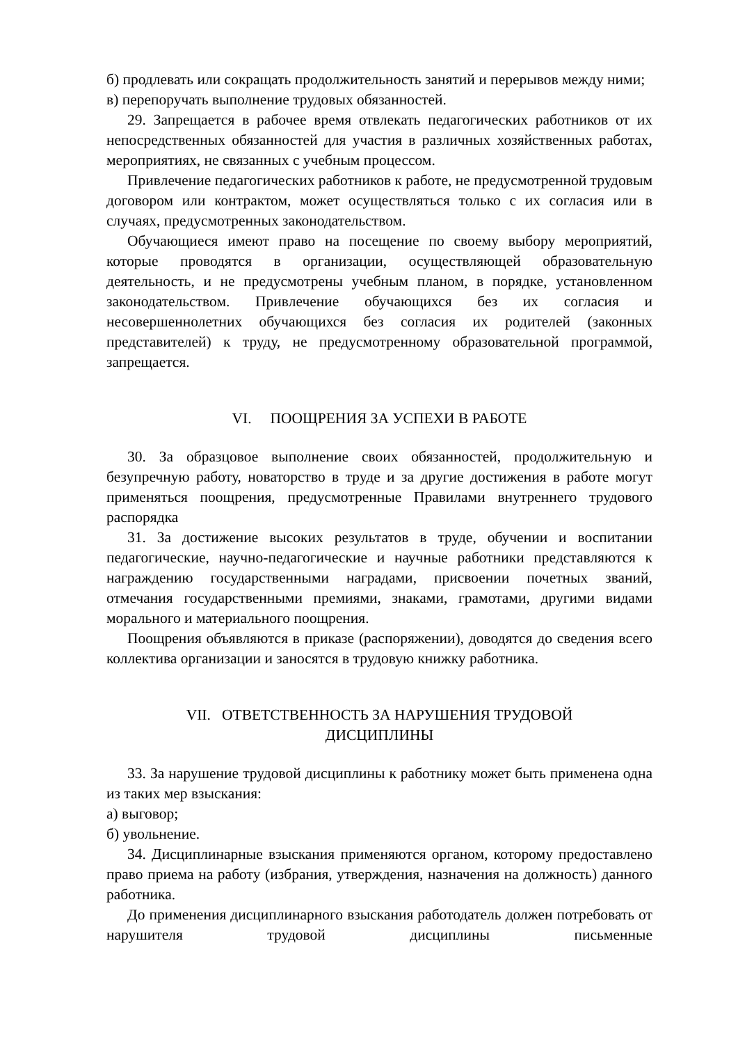б) продлевать или сокращать продолжительность занятий и перерывов между ними;
в) перепоручать выполнение трудовых обязанностей.
29. Запрещается в рабочее время отвлекать педагогических работников от их непосредственных обязанностей для участия в различных хозяйственных работах, мероприятиях, не связанных с учебным процессом.
Привлечение педагогических работников к работе, не предусмотренной трудовым договором или контрактом, может осуществляться только с их согласия или в случаях, предусмотренных законодательством.
Обучающиеся имеют право на посещение по своему выбору мероприятий, которые проводятся в организации, осуществляющей образовательную деятельность, и не предусмотрены учебным планом, в порядке, установленном законодательством. Привлечение обучающихся без их согласия и несовершеннолетних обучающихся без согласия их родителей (законных представителей) к труду, не предусмотренному образовательной программой, запрещается.
VI. ПООЩРЕНИЯ ЗА УСПЕХИ В РАБОТЕ
30. За образцовое выполнение своих обязанностей, продолжительную и безупречную работу, новаторство в труде и за другие достижения в работе могут применяться поощрения, предусмотренные Правилами внутреннего трудового распорядка
31. За достижение высоких результатов в труде, обучении и воспитании педагогические, научно-педагогические и научные работники представляются к награждению государственными наградами, присвоении почетных званий, отмечания государственными премиями, знаками, грамотами, другими видами морального и материального поощрения.
Поощрения объявляются в приказе (распоряжении), доводятся до сведения всего коллектива организации и заносятся в трудовую книжку работника.
VII. ОТВЕТСТВЕННОСТЬ ЗА НАРУШЕНИЯ ТРУДОВОЙ
ДИСЦИПЛИНЫ
33. За нарушение трудовой дисциплины к работнику может быть применена одна из таких мер взыскания:
а) выговор;
б) увольнение.
34. Дисциплинарные взыскания применяются органом, которому предоставлено право приема на работу (избрания, утверждения, назначения на должность) данного работника.
До применения дисциплинарного взыскания работодатель должен потребовать от нарушителя трудовой дисциплины письменные